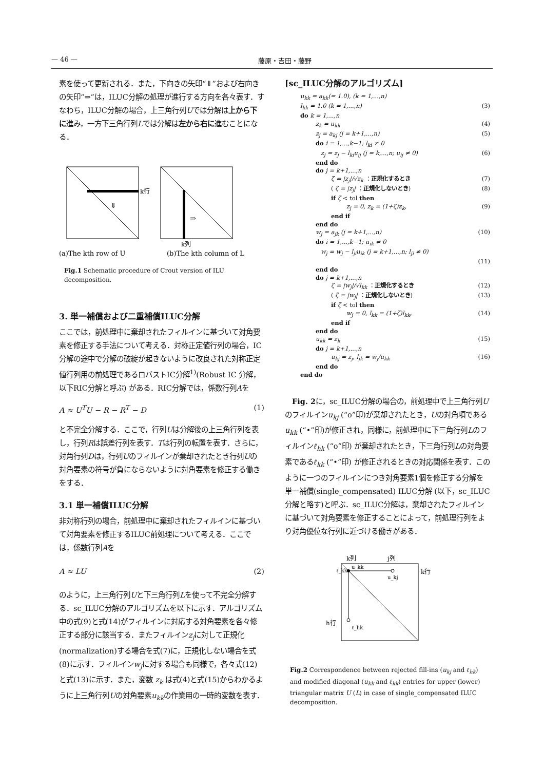— 46 — 藤原・吉田・藤野
素を使って更新される．また，下向きの矢印“⇓”および右向きの矢印“⇒”は，ILUC分解の処理が進行する方向を各々表す．すなわち，ILUC分解の場合，上三角行列Uでは分解は上から下に進み，一方下三角行列Lでは分解は左から右に進むことになる．
k行
⇓
⇒
k列
(a)The kth row of U
(b)The kth column of L
Fig.1 Schematic procedure of Crout version of ILU decomposition.
3. 単一補償および二重補償ILUC分解
ここでは，前処理中に棄却されたフィルインに基づいて対角要素を修正する手法について考える．対称正定値行列の場合，IC分解の途中で分解の破綻が起きないように改良された対称正定値行列用の前処理であるロバストIC分解<sup>1)</sup>(Robust IC 分解，以下RIC分解と呼ぶ) がある．RIC分解では，係数行列Aを
A ≈ U<sup>T</sup>U − R − R<sup>T</sup> − D (1)
と不完全分解する．ここで，行列Uは分解後の上三角行列を表し，行列Rは誤差行列を表す．Tは行列の転置を表す．さらに，対角行列Dは，行列Uのフィルインが棄却されたとき行列Uの対角要素の符号が負にならないように対角要素を修正する働きをする．
3.1 単一補償ILUC分解
非対称行列の場合，前処理中に棄却されたフィルインに基づいて対角要素を修正するILUC前処理について考える．ここでは，係数行列Aを
A ≈ LU (2)
のように，上三角行列Uと下三角行列Lを使って不完全分解する．sc_ILUC分解のアルゴリズムを以下に示す．アルゴリズム中の式(9)と式(14)がフィルインに対応する対角要素を各々修正する部分に該当する．またフィルインz<sub>j</sub>に対して正規化(normalization)する場合を式(7)に，正規化しない場合を式(8)に示す．フィルインw<sub>j</sub>に対する場合も同様で，各々式(12)と式(13)に示す．また，変数 z<sub>k</sub> は式(4)と式(15)からわかるように上三角行列Uの対角要素u<sub>kk</sub>の作業用の一時的変数を表す．
[sc_ILUC分解のアルゴリズム]
u<sub>kk</sub> = a<sub>kk</sub>(= 1.0), (k = 1,...,n)
l<sub>kk</sub> = 1.0 (k = 1,...,n) (3)
do k = 1,...,n
z<sub>k</sub> = u<sub>kk</sub> (4)
z<sub>j</sub> = a<sub>kj</sub> (j = k+1,...,n) (5)
do i = 1,...,k−1; l<sub>ki</sub> ≠ 0
z<sub>j</sub> = z<sub>j</sub> − l<sub>ki</sub>u<sub>ij</sub> (j = k,...,n; u<sub>ij</sub> ≠ 0) (6)
end do
do j = k+1,...,n
ζ = |z<sub>j</sub>|/√z<sub>k</sub> ：正規化するとき (7)
( ζ = |z<sub>j</sub>| ：正規化しないとき) (8)
if ζ < tol then
z<sub>j</sub> = 0, z<sub>k</sub> = (1+ζ)z<sub>k</sub>, (9)
end if
end do
w<sub>j</sub> = a<sub>jk</sub> (j = k+1,...,n) (10)
do i = 1,...,k−1; u<sub>ik</sub> ≠ 0
w<sub>j</sub> = w<sub>j</sub> − l<sub>ji</sub>u<sub>ik</sub> (j = k+1,...,n; l<sub>ji</sub> ≠ 0)
(11)
end do
do j = k+1,...,n
ζ = |w<sub>j</sub>|/√l<sub>kk</sub> ：正規化するとき (12)
( ζ = |w<sub>j</sub>| ：正規化しないとき) (13)
if ζ < tol then
w<sub>j</sub> = 0, l<sub>kk</sub> = (1+ζ)l<sub>kk</sub>, (14)
end if
end do
u<sub>kk</sub> = z<sub>k</sub> (15)
do j = k+1,...,n
u<sub>kj</sub> = z<sub>j</sub>, l<sub>jk</sub> = w<sub>j</sub>/u<sub>kk</sub> (16)
end do
end do
　Fig. 2に，sc_ILUC分解の場合の，前処理中で上三角行列Uのフィルインu<sub>kj</sub> (“o”印)が棄却されたとき，Uの対角項であるu<sub>kk</sub> (“•”印)が修正され，同様に，前処理中に下三角行列Lのフィルインℓ<sub>hk</sub> (“o”印) が棄却されたとき，下三角行列Lの対角要素であるℓ<sub>kk</sub> (“•”印) が修正されるときの対応関係を表す．このように一つのフィルインにつき対角要素1個を修正する分解を単一補償(single_compensated) ILUC分解 (以下，sc_ILUC分解と略す)と呼ぶ．sc_ILUC分解は，棄却されたフィルインに基づいて対角要素を修正することによって，前処理行列をより対角優位な行列に近づける働きがある．
k列
j列
u_kk
u_kj
ℓ_kk
ℓ_hk
k行
h行
Fig.2 Correspondence between rejected fill-ins (u<sub>kj</sub> and ℓ<sub>hk</sub>) and modified diagonal (u<sub>kk</sub> and ℓ<sub>kk</sub>) entries for upper (lower) triangular matrix U (L) in case of single_compensated ILUC decomposition.